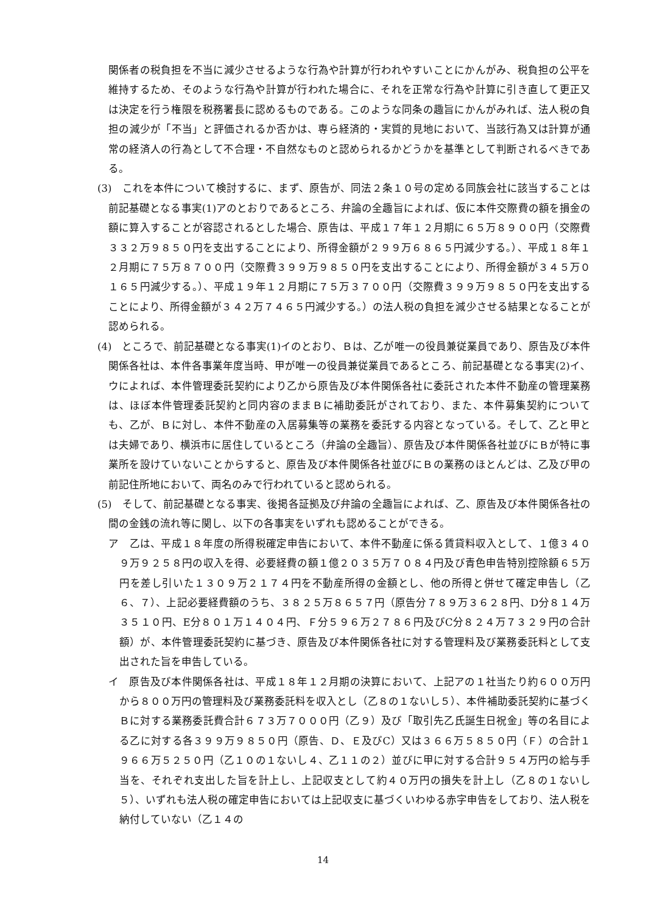関係者の税負担を不当に減少させるような行為や計算が行われやすいことにかんがみ、税負担の公平を維持するため、そのような行為や計算が行われた場合に、それを正常な行為や計算に引き直して更正又は決定を行う権限を税務署長に認めるものである。このような同条の趣旨にかんがみれば、法人税の負担の減少が「不当」と評価されるか否かは、専ら経済的・実質的見地において、当該行為又は計算が通常の経済人の行為として不合理・不自然なものと認められるかどうかを基準として判断されるべきである。
(3)　これを本件について検討するに、まず、原告が、同法２条１０号の定める同族会社に該当することは前記基礎となる事実(1)アのとおりであるところ、弁論の全趣旨によれば、仮に本件交際費の額を損金の額に算入することが容認されるとした場合、原告は、平成１７年１２月期に６５万８９００円（交際費３３２万９８５０円を支出することにより、所得金額が２９９万６８６５円減少する。）、平成１８年１２月期に７５万８７００円（交際費３９９万９８５０円を支出することにより、所得金額が３４５万０１６５円減少する。）、平成１９年１２月期に７５万３７００円（交際費３９９万９８５０円を支出することにより、所得金額が３４２万７４６５円減少する。）の法人税の負担を減少させる結果となることが認められる。
(4)　ところで、前記基礎となる事実(1)イのとおり、Ｂは、乙が唯一の役員兼従業員であり、原告及び本件関係各社は、本件各事業年度当時、甲が唯一の役員兼従業員であるところ、前記基礎となる事実(2)イ、ウによれば、本件管理委託契約により乙から原告及び本件関係各社に委託された本件不動産の管理業務は、ほぼ本件管理委託契約と同内容のままＢに補助委託がされており、また、本件募集契約についても、乙が、Ｂに対し、本件不動産の入居募集等の業務を委託する内容となっている。そして、乙と甲とは夫婦であり、横浜市に居住しているところ（弁論の全趣旨）、原告及び本件関係各社並びにＢが特に事業所を設けていないことからすると、原告及び本件関係各社並びにＢの業務のほとんどは、乙及び甲の前記住所地において、両名のみで行われていると認められる。
(5)　そして、前記基礎となる事実、後掲各証拠及び弁論の全趣旨によれば、乙、原告及び本件関係各社の間の金銭の流れ等に関し、以下の各事実をいずれも認めることができる。
ア　乙は、平成１８年度の所得税確定申告において、本件不動産に係る賃貸料収入として、１億３４０９万９２５８円の収入を得、必要経費の額１億２０３５万７０８４円及び青色申告特別控除額６５万円を差し引いた１３０９万２１７４円を不動産所得の金額とし、他の所得と併せて確定申告し（乙６、７）、上記必要経費額のうち、３８２５万８６５７円（原告分７８９万３６２８円、D分８１４万３５１０円、E分８０１万１４０４円、Ｆ分５９６万２７８６円及びC分８２４万７３２９円の合計額）が、本件管理委託契約に基づき、原告及び本件関係各社に対する管理料及び業務委託料として支出された旨を申告している。
イ　原告及び本件関係各社は、平成１８年１２月期の決算において、上記アの１社当たり約６００万円から８００万円の管理料及び業務委託料を収入とし（乙８の１ないし５）、本件補助委託契約に基づくＢに対する業務委託費合計６７３万７０００円（乙９）及び「取引先乙氏誕生日祝金」等の名目による乙に対する各３９９万９８５０円（原告、Ｄ、Ｅ及びC）又は３６６万５８５０円（Ｆ）の合計１９６６万５２５０円（乙１０の１ないし４、乙１１の２）並びに甲に対する合計９５４万円の給与手当を、それぞれ支出した旨を計上し、上記収支として約４０万円の損失を計上し（乙８の１ないし５）、いずれも法人税の確定申告においては上記収支に基づくいわゆる赤字申告をしており、法人税を納付していない（乙１４の
14